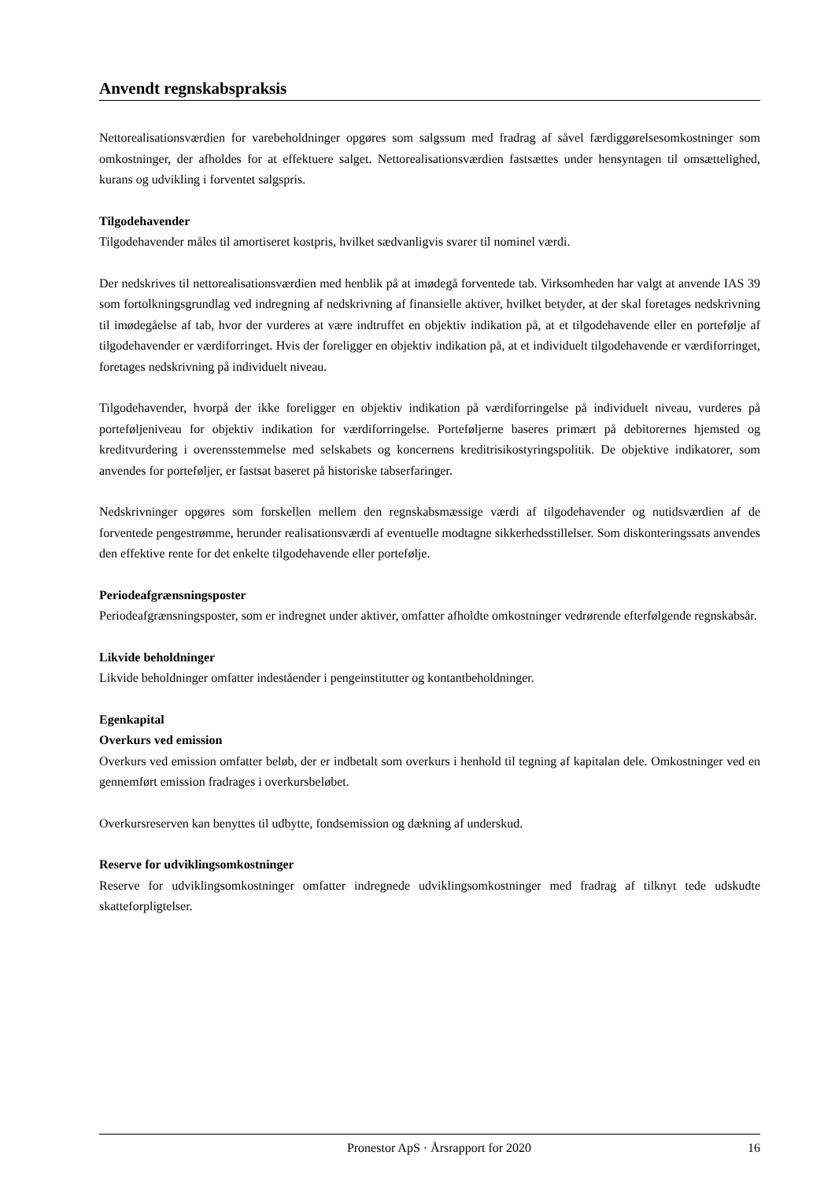Anvendt regnskabspraksis
Nettorealisationsværdien for varebeholdninger opgøres som salgssum med fradrag af såvel færdiggørelsesomkostninger som omkostninger, der afholdes for at effektuere salget. Nettorealisationsværdien fastsættes under hensyntagen til omsættelighed, kurans og udvikling i forventet salgspris.
Tilgodehavender
Tilgodehavender måles til amortiseret kostpris, hvilket sædvanligvis svarer til nominel værdi.
Der nedskrives til nettorealisationsværdien med henblik på at imødegå forventede tab. Virksomheden har valgt at anvende IAS 39 som fortolkningsgrundlag ved indregning af nedskrivning af finansielle aktiver, hvilket betyder, at der skal foretages nedskrivning til imødegåelse af tab, hvor der vurderes at være indtruffet en objektiv indikation på, at et tilgodehavende eller en portefølje af tilgodehavender er værdiforringet. Hvis der foreligger en objektiv indikation på, at et individuelt tilgodehavende er værdiforringet, foretages nedskrivning på individuelt niveau.
Tilgodehavender, hvorpå der ikke foreligger en objektiv indikation på værdiforringelse på individuelt niveau, vurderes på porteføljeniveau for objektiv indikation for værdiforringelse. Porteføljerne baseres primært på debitorernes hjemsted og kreditvurdering i overensstemmelse med selskabets og koncernens kreditrisikostyringspolitik. De objektive indikatorer, som anvendes for porteføljer, er fastsat baseret på historiske tabserfaringer.
Nedskrivninger opgøres som forskellen mellem den regnskabsmæssige værdi af tilgodehavender og nutidsværdien af de forventede pengestrømme, herunder realisationsværdi af eventuelle modtagne sikkerhedsstillelser. Som diskonteringssats anvendes den effektive rente for det enkelte tilgodehavende eller portefølje.
Periodeafgrænsningsposter
Periodeafgrænsningsposter, som er indregnet under aktiver, omfatter afholdte omkostninger vedrørende efterfølgende regnskabsår.
Likvide beholdninger
Likvide beholdninger omfatter indeståender i pengeinstitutter og kontantbeholdninger.
Egenkapital
Overkurs ved emission
Overkurs ved emission omfatter beløb, der er indbetalt som overkurs i henhold til tegning af kapitalan dele. Omkostninger ved en gennemført emission fradrages i overkursbeløbet.
Overkursreserven kan benyttes til udbytte, fondsemission og dækning af underskud.
Reserve for udviklingsomkostninger
Reserve for udviklingsomkostninger omfatter indregnede udviklingsomkostninger med fradrag af tilknyt tede udskudte skatteforpligtelser.
Pronestor ApS · Årsrapport for 2020 16